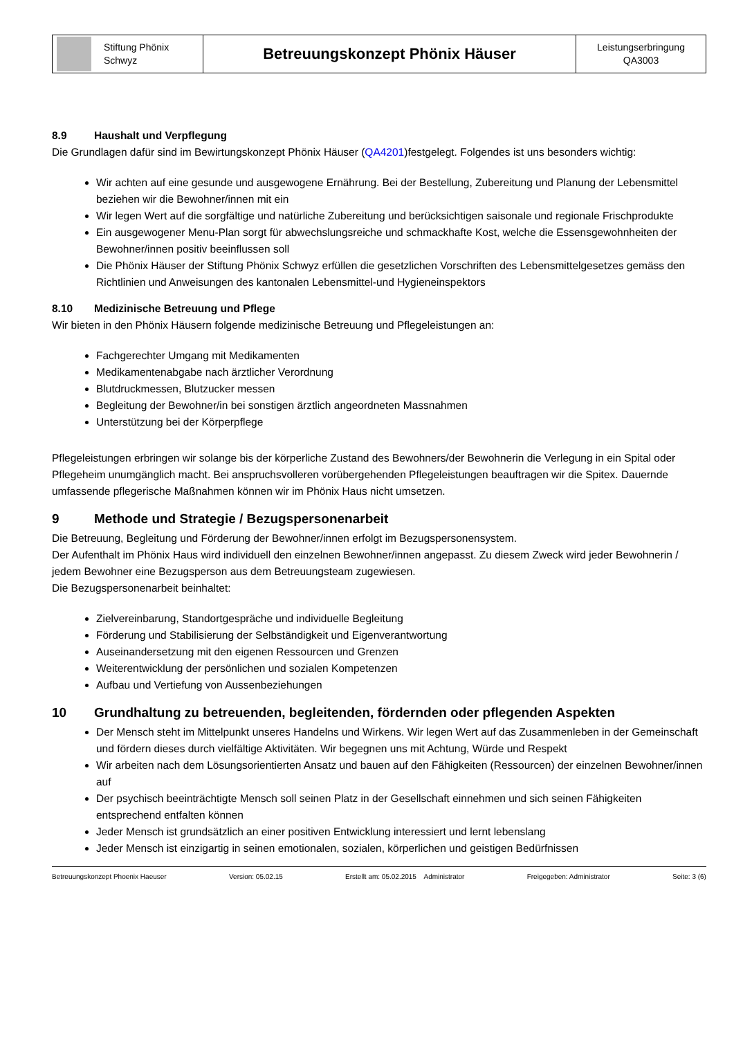| Stiftung Phönix Schwyz | Betreuungskonzept Phönix Häuser | Leistungserbringung QA3003 |
8.9 Haushalt und Verpflegung
Die Grundlagen dafür sind im Bewirtungskonzept Phönix Häuser (QA4201)festgelegt. Folgendes ist uns besonders wichtig:
Wir achten auf eine gesunde und ausgewogene Ernährung. Bei der Bestellung, Zubereitung und Planung der Lebensmittel beziehen wir die Bewohner/innen mit ein
Wir legen Wert auf die sorgfältige und natürliche Zubereitung und berücksichtigen saisonale und regionale Frischprodukte
Ein ausgewogener Menu-Plan sorgt für abwechslungsreiche und schmackhafte Kost, welche die Essensgewohnheiten der Bewohner/innen positiv beeinflussen soll
Die Phönix Häuser der Stiftung Phönix Schwyz erfüllen die gesetzlichen Vorschriften des Lebensmittelgesetzes gemäss den Richtlinien und Anweisungen des kantonalen Lebensmittel-und Hygieneinspektors
8.10 Medizinische Betreuung und Pflege
Wir bieten in den Phönix Häusern folgende medizinische Betreuung und Pflegeleistungen an:
Fachgerechter Umgang mit Medikamenten
Medikamentenabgabe nach ärztlicher Verordnung
Blutdruckmessen, Blutzucker messen
Begleitung der Bewohner/in bei sonstigen ärztlich angeordneten Massnahmen
Unterstützung bei der Körperpflege
Pflegeleistungen erbringen wir solange bis der körperliche Zustand des Bewohners/der Bewohnerin die Verlegung in ein Spital oder Pflegeheim unumgänglich macht. Bei anspruchsvolleren vorübergehenden Pflegeleistungen beauftragen wir die Spitex. Dauernde umfassende pflegerische Maßnahmen können wir im Phönix Haus nicht umsetzen.
9 Methode und Strategie / Bezugspersonenarbeit
Die Betreuung, Begleitung und Förderung der Bewohner/innen erfolgt im Bezugspersonensystem.
Der Aufenthalt im Phönix Haus wird individuell den einzelnen Bewohner/innen angepasst. Zu diesem Zweck wird jeder Bewohnerin / jedem Bewohner eine Bezugsperson aus dem Betreuungsteam zugewiesen.
Die Bezugspersonenarbeit beinhaltet:
Zielvereinbarung, Standortgespräche und individuelle Begleitung
Förderung und Stabilisierung der Selbständigkeit und Eigenverantwortung
Auseinandersetzung mit den eigenen Ressourcen und Grenzen
Weiterentwicklung der persönlichen und sozialen Kompetenzen
Aufbau und Vertiefung von Aussenbeziehungen
10 Grundhaltung zu betreuenden, begleitenden, fördernden oder pflegenden Aspekten
Der Mensch steht im Mittelpunkt unseres Handelns und Wirkens. Wir legen Wert auf das Zusammenleben in der Gemeinschaft und fördern dieses durch vielfältige Aktivitäten. Wir begegnen uns mit Achtung, Würde und Respekt
Wir arbeiten nach dem Lösungsorientierten Ansatz und bauen auf den Fähigkeiten (Ressourcen) der einzelnen Bewohner/innen auf
Der psychisch beeinträchtigte Mensch soll seinen Platz in der Gesellschaft einnehmen und sich seinen Fähigkeiten entsprechend entfalten können
Jeder Mensch ist grundsätzlich an einer positiven Entwicklung interessiert und lernt lebenslang
Jeder Mensch ist einzigartig in seinen emotionalen, sozialen, körperlichen und geistigen Bedürfnissen
Betreuungskonzept Phoenix Haeuser Version: 05.02.15 Erstellt am: 05.02.2015 Administrator Freigegeben: Administrator Seite: 3 (6)